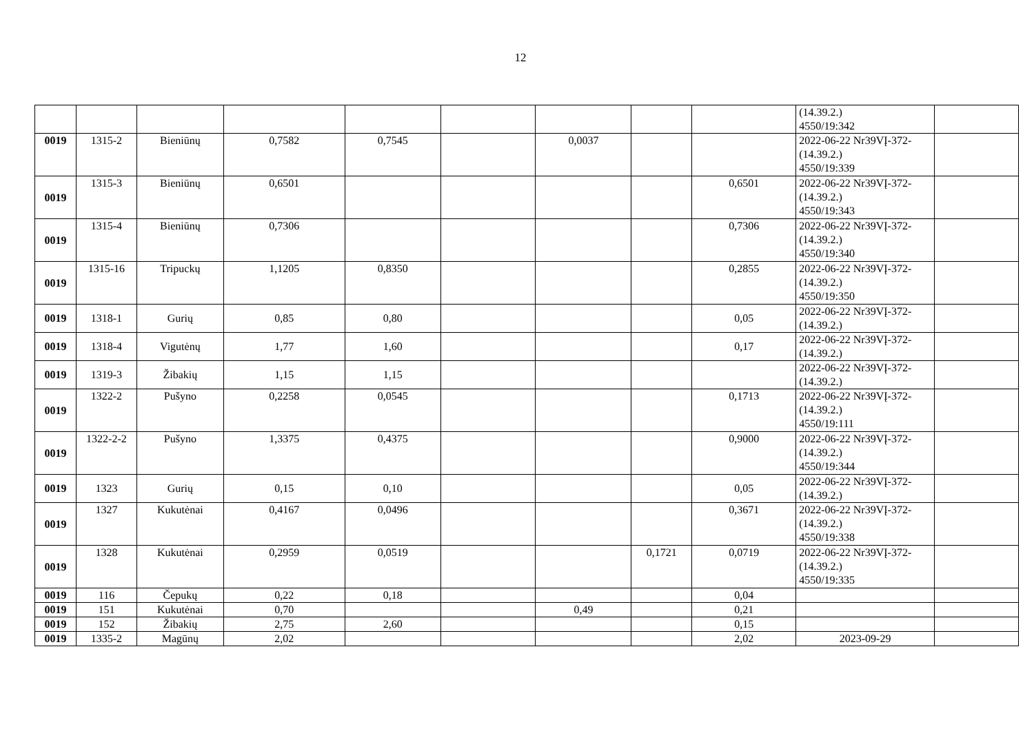12
| | | | | | | | | | (14.39.2.) 4550/19:342 | |
| 0019 | 1315-2 | Bieniūnų | 0,7582 | 0,7545 | | 0,0037 | | | 2022-06-22 Nr39VĮ-372-(14.39.2.) 4550/19:339 | |
| 0019 | 1315-3 | Bieniūnų | 0,6501 | | | | | 0,6501 | 2022-06-22 Nr39VĮ-372-(14.39.2.) 4550/19:343 | |
| 0019 | 1315-4 | Bieniūnų | 0,7306 | | | | | 0,7306 | 2022-06-22 Nr39VĮ-372-(14.39.2.) 4550/19:340 | |
| 0019 | 1315-16 | Tripuckų | 1,1205 | 0,8350 | | | | 0,2855 | 2022-06-22 Nr39VĮ-372-(14.39.2.) 4550/19:350 | |
| 0019 | 1318-1 | Gurių | 0,85 | 0,80 | | | | 0,05 | 2022-06-22 Nr39VĮ-372-(14.39.2.) | |
| 0019 | 1318-4 | Vigutėnų | 1,77 | 1,60 | | | | 0,17 | 2022-06-22 Nr39VĮ-372-(14.39.2.) | |
| 0019 | 1319-3 | Žibakių | 1,15 | 1,15 | | | | | 2022-06-22 Nr39VĮ-372-(14.39.2.) | |
| 0019 | 1322-2 | Pušyno | 0,2258 | 0,0545 | | | | 0,1713 | 2022-06-22 Nr39VĮ-372-(14.39.2.) 4550/19:111 | |
| 0019 | 1322-2-2 | Pušyno | 1,3375 | 0,4375 | | | | 0,9000 | 2022-06-22 Nr39VĮ-372-(14.39.2.) 4550/19:344 | |
| 0019 | 1323 | Gurių | 0,15 | 0,10 | | | | 0,05 | 2022-06-22 Nr39VĮ-372-(14.39.2.) | |
| 0019 | 1327 | Kukutėnai | 0,4167 | 0,0496 | | | | 0,3671 | 2022-06-22 Nr39VĮ-372-(14.39.2.) 4550/19:338 | |
| 0019 | 1328 | Kukutėnai | 0,2959 | 0,0519 | | | 0,1721 | 0,0719 | 2022-06-22 Nr39VĮ-372-(14.39.2.) 4550/19:335 | |
| 0019 | 116 | Čepukų | 0,22 | 0,18 | | | | 0,04 | | |
| 0019 | 151 | Kukutėnai | 0,70 | | | 0,49 | | 0,21 | | |
| 0019 | 152 | Žibakių | 2,75 | 2,60 | | | | 0,15 | | |
| 0019 | 1335-2 | Magūnų | 2,02 | | | | | 2,02 | 2023-09-29 | |